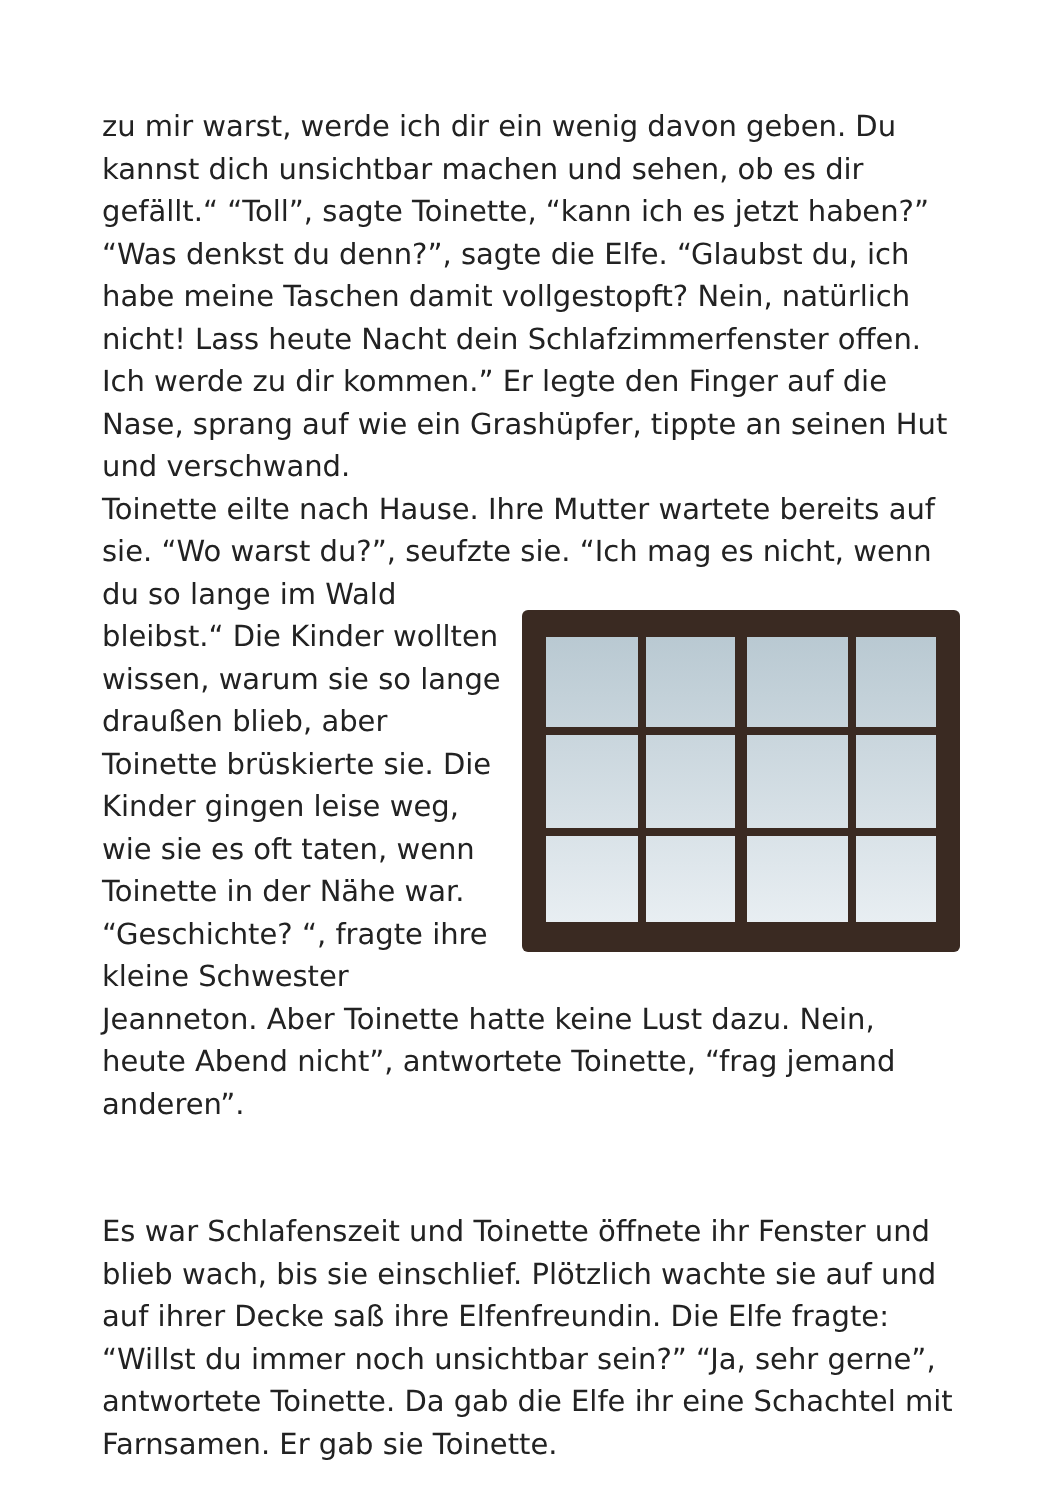zu mir warst, werde ich dir ein wenig davon geben. Du kannst dich unsichtbar machen und sehen, ob es dir gefällt.“ “Toll”, sagte Toinette, “kann ich es jetzt haben?” “Was denkst du denn?”, sagte die Elfe. “Glaubst du, ich habe meine Taschen damit vollgestopft? Nein, natürlich nicht! Lass heute Nacht dein Schlafzimmerfenster offen. Ich werde zu dir kommen.” Er legte den Finger auf die Nase, sprang auf wie ein Grashüpfer, tippte an seinen Hut und verschwand.
Toinette eilte nach Hause. Ihre Mutter wartete bereits auf sie. “Wo warst du?”, seufzte sie. “Ich mag es nicht, wenn du so lange im Wald bleibst.“ Die Kinder wollten wissen, warum sie so lange draußen blieb, aber Toinette brüskierte sie. Die Kinder gingen leise weg, wie sie es oft taten, wenn Toinette in der Nähe war. “Geschichte? “, fragte ihre kleine Schwester Jeanneton. Aber Toinette hatte keine Lust dazu. Nein, heute Abend nicht”, antwortete Toinette, “frag jemand anderen”.
Es war Schlafenszeit und Toinette öffnete ihr Fenster und blieb wach, bis sie einschlief. Plötzlich wachte sie auf und auf ihrer Decke saß ihre Elfenfreundin. Die Elfe fragte: “Willst du immer noch unsichtbar sein?” “Ja, sehr gerne”, antwortete Toinette. Da gab die Elfe ihr eine Schachtel mit Farnsamen. Er gab sie Toinette.